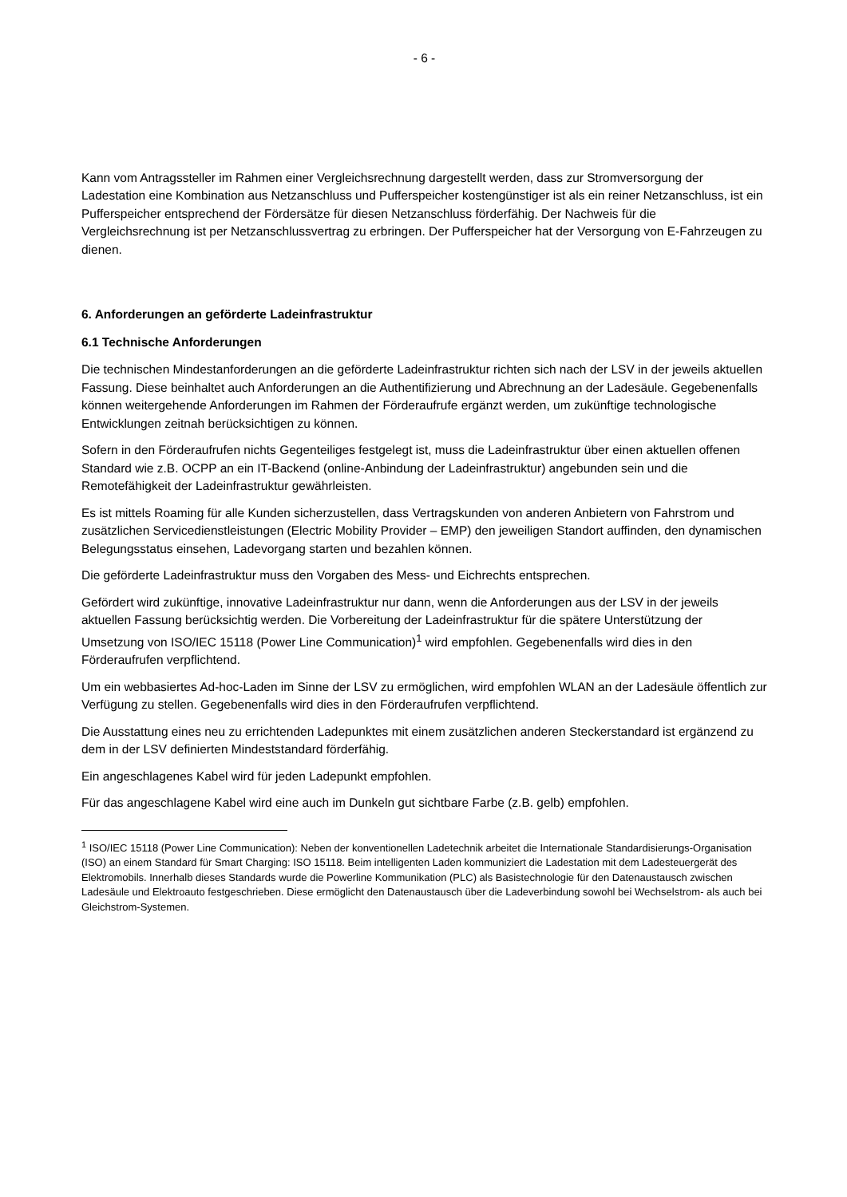- 6 -
Kann vom Antragssteller im Rahmen einer Vergleichsrechnung dargestellt werden, dass zur Stromversorgung der Ladestation eine Kombination aus Netzanschluss und Pufferspeicher kostengünstiger ist als ein reiner Netzanschluss, ist ein Pufferspeicher entsprechend der Fördersätze für diesen Netzanschluss förderfähig. Der Nachweis für die Vergleichsrechnung ist per Netzanschlussvertrag zu erbringen. Der Pufferspeicher hat der Versorgung von E-Fahrzeugen zu dienen.
6. Anforderungen an geförderte Ladeinfrastruktur
6.1 Technische Anforderungen
Die technischen Mindestanforderungen an die geförderte Ladeinfrastruktur richten sich nach der LSV in der jeweils aktuellen Fassung. Diese beinhaltet auch Anforderungen an die Authentifizierung und Abrechnung an der Ladesäule. Gegebenenfalls können weitergehende Anforderungen im Rahmen der Förderaufrufe ergänzt werden, um zukünftige technologische Entwicklungen zeitnah berücksichtigen zu können.
Sofern in den Förderaufrufen nichts Gegenteiliges festgelegt ist, muss die Ladeinfrastruktur über einen aktuellen offenen Standard wie z.B. OCPP an ein IT-Backend (online-Anbindung der Ladeinfrastruktur) angebunden sein und die Remotefähigkeit der Ladeinfrastruktur gewährleisten.
Es ist mittels Roaming für alle Kunden sicherzustellen, dass Vertragskunden von anderen Anbietern von Fahrstrom und zusätzlichen Servicedienstleistungen (Electric Mobility Provider – EMP) den jeweiligen Standort auffinden, den dynamischen Belegungsstatus einsehen, Ladevorgang starten und bezahlen können.
Die geförderte Ladeinfrastruktur muss den Vorgaben des Mess- und Eichrechts entsprechen.
Gefördert wird zukünftige, innovative Ladeinfrastruktur nur dann, wenn die Anforderungen aus der LSV in der jeweils aktuellen Fassung berücksichtig werden. Die Vorbereitung der Ladeinfrastruktur für die spätere Unterstützung der Umsetzung von ISO/IEC 15118 (Power Line Communication)<sup>1</sup> wird empfohlen. Gegebenenfalls wird dies in den Förderaufrufen verpflichtend.
Um ein webbasiertes Ad-hoc-Laden im Sinne der LSV zu ermöglichen, wird empfohlen WLAN an der Ladesäule öffentlich zur Verfügung zu stellen. Gegebenenfalls wird dies in den Förderaufrufen verpflichtend.
Die Ausstattung eines neu zu errichtenden Ladepunktes mit einem zusätzlichen anderen Steckerstandard ist ergänzend zu dem in der LSV definierten Mindeststandard förderfähig.
Ein angeschlagenes Kabel wird für jeden Ladepunkt empfohlen.
Für das angeschlagene Kabel wird eine auch im Dunkeln gut sichtbare Farbe (z.B. gelb) empfohlen.
<sup>1</sup> ISO/IEC 15118 (Power Line Communication): Neben der konventionellen Ladetechnik arbeitet die Internationale Standardisierungs-Organisation (ISO) an einem Standard für Smart Charging: ISO 15118. Beim intelligenten Laden kommuniziert die Ladestation mit dem Ladesteuergerät des Elektromobils. Innerhalb dieses Standards wurde die Powerline Kommunikation (PLC) als Basistechnologie für den Datenaustausch zwischen Ladesäule und Elektroauto festgeschrieben. Diese ermöglicht den Datenaustausch über die Ladeverbindung sowohl bei Wechselstrom- als auch bei Gleichstrom-Systemen.